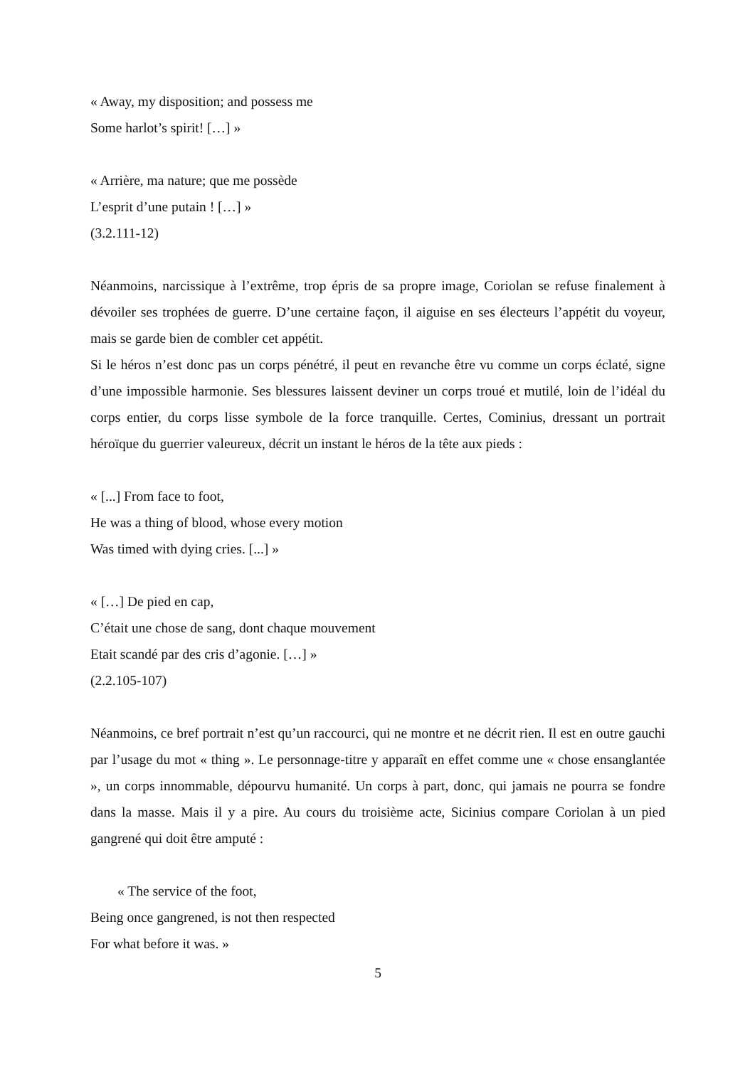« Away, my disposition; and possess me
Some harlot’s spirit! […] »
« Arrière, ma nature; que me possède
L’esprit d’une putain ! […] »
(3.2.111-12)
Néanmoins, narcissique à l’extrême, trop épris de sa propre image, Coriolan se refuse finalement à dévoiler ses trophées de guerre. D’une certaine façon, il aiguise en ses électeurs l’appétit du voyeur, mais se garde bien de combler cet appétit.
Si le héros n’est donc pas un corps pénétré, il peut en revanche être vu comme un corps éclaté, signe d’une impossible harmonie. Ses blessures laissent deviner un corps troué et mutilé, loin de l’idéal du corps entier, du corps lisse symbole de la force tranquille. Certes, Cominius, dressant un portrait héroïque du guerrier valeureux, décrit un instant le héros de la tête aux pieds :
« [...] From face to foot,
He was a thing of blood, whose every motion
Was timed with dying cries. [...] »
« […] De pied en cap,
C’était une chose de sang, dont chaque mouvement
Etait scandé par des cris d’agonie. […] »
(2.2.105-107)
Néanmoins, ce bref portrait n’est qu’un raccourci, qui ne montre et ne décrit rien. Il est en outre gauchi par l’usage du mot « thing ». Le personnage-titre y apparaît en effet comme une « chose ensanglantée », un corps innommable, dépourvu humanité. Un corps à part, donc, qui jamais ne pourra se fondre dans la masse. Mais il y a pire. Au cours du troisième acte, Sicinius compare Coriolan à un pied gangrené qui doit être amputé :
« The service of the foot,
Being once gangrened, is not then respected
For what before it was. »
5